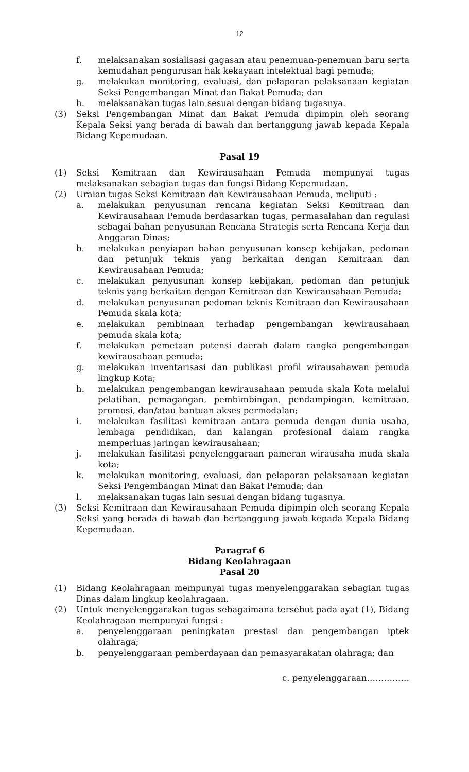12
f. melaksanakan sosialisasi gagasan atau penemuan-penemuan baru serta kemudahan pengurusan hak kekayaan intelektual bagi pemuda;
g. melakukan monitoring, evaluasi, dan pelaporan pelaksanaan kegiatan Seksi Pengembangan Minat dan Bakat Pemuda; dan
h. melaksanakan tugas lain sesuai dengan bidang tugasnya.
(3) Seksi Pengembangan Minat dan Bakat Pemuda dipimpin oleh seorang Kepala Seksi yang berada di bawah dan bertanggung jawab kepada Kepala Bidang Kepemudaan.
Pasal 19
(1) Seksi Kemitraan dan Kewirausahaan Pemuda mempunyai tugas melaksanakan sebagian tugas dan fungsi Bidang Kepemudaan.
(2) Uraian tugas Seksi Kemitraan dan Kewirausahaan Pemuda, meliputi :
a. melakukan penyusunan rencana kegiatan Seksi Kemitraan dan Kewirausahaan Pemuda berdasarkan tugas, permasalahan dan regulasi sebagai bahan penyusunan Rencana Strategis serta Rencana Kerja dan Anggaran Dinas;
b. melakukan penyiapan bahan penyusunan konsep kebijakan, pedoman dan petunjuk teknis yang berkaitan dengan Kemitraan dan Kewirausahaan Pemuda;
c. melakukan penyusunan konsep kebijakan, pedoman dan petunjuk teknis yang berkaitan dengan Kemitraan dan Kewirausahaan Pemuda;
d. melakukan penyusunan pedoman teknis Kemitraan dan Kewirausahaan Pemuda skala kota;
e. melakukan pembinaan terhadap pengembangan kewirausahaan pemuda skala kota;
f. melakukan pemetaan potensi daerah dalam rangka pengembangan kewirausahaan pemuda;
g. melakukan inventarisasi dan publikasi profil wirausahawan pemuda lingkup Kota;
h. melakukan pengembangan kewirausahaan pemuda skala Kota melalui pelatihan, pemagangan, pembimbingan, pendampingan, kemitraan, promosi, dan/atau bantuan akses permodalan;
i. melakukan fasilitasi kemitraan antara pemuda dengan dunia usaha, lembaga pendidikan, dan kalangan profesional dalam rangka memperluas jaringan kewirausahaan;
j. melakukan fasilitasi penyelenggaraan pameran wirausaha muda skala kota;
k. melakukan monitoring, evaluasi, dan pelaporan pelaksanaan kegiatan Seksi Pengembangan Minat dan Bakat Pemuda; dan
l. melaksanakan tugas lain sesuai dengan bidang tugasnya.
(3) Seksi Kemitraan dan Kewirausahaan Pemuda dipimpin oleh seorang Kepala Seksi yang berada di bawah dan bertanggung jawab kepada Kepala Bidang Kepemudaan.
Paragraf 6
Bidang Keolahragaan
Pasal 20
(1) Bidang Keolahragaan mempunyai tugas menyelenggarakan sebagian tugas Dinas dalam lingkup keolahragaan.
(2) Untuk menyelenggarakan tugas sebagaimana tersebut pada ayat (1), Bidang Keolahragaan mempunyai fungsi :
a. penyelenggaraan peningkatan prestasi dan pengembangan iptek olahraga;
b. penyelenggaraan pemberdayaan dan pemasyarakatan olahraga; dan
c. penyelenggaraan……………